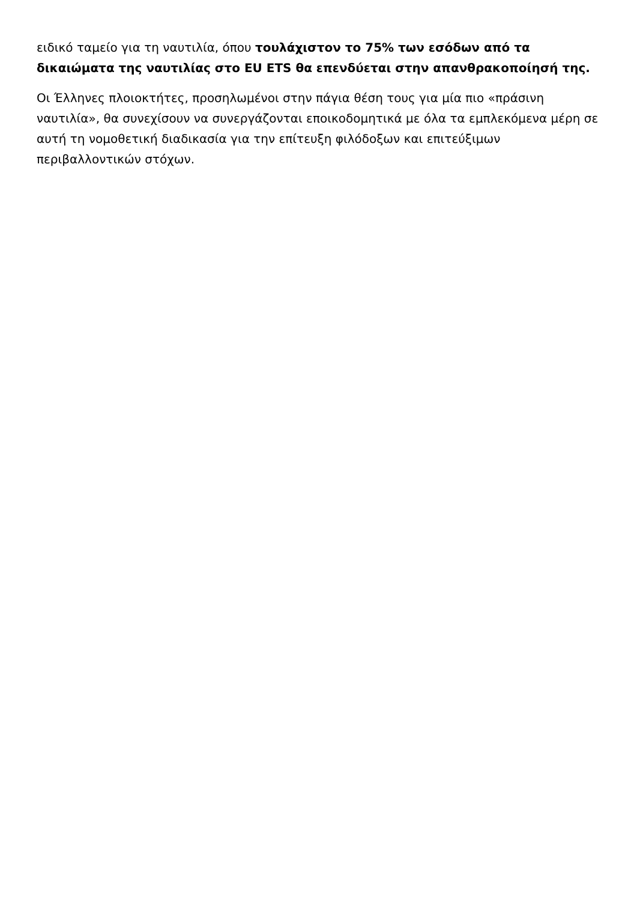ειδικό ταμείο για τη ναυτιλία, όπου τουλάχιστον το 75% των εσόδων από τα δικαιώματα της ναυτιλίας στο EU ETS θα επενδύεται στην απανθρακοποίησή της.
Οι Έλληνες πλοιοκτήτες, προσηλωμένοι στην πάγια θέση τους για μία πιο «πράσινη ναυτιλία», θα συνεχίσουν να συνεργάζονται εποικοδομητικά με όλα τα εμπλεκόμενα μέρη σε αυτή τη νομοθετική διαδικασία για την επίτευξη φιλόδοξων και επιτεύξιμων περιβαλλοντικών στόχων.